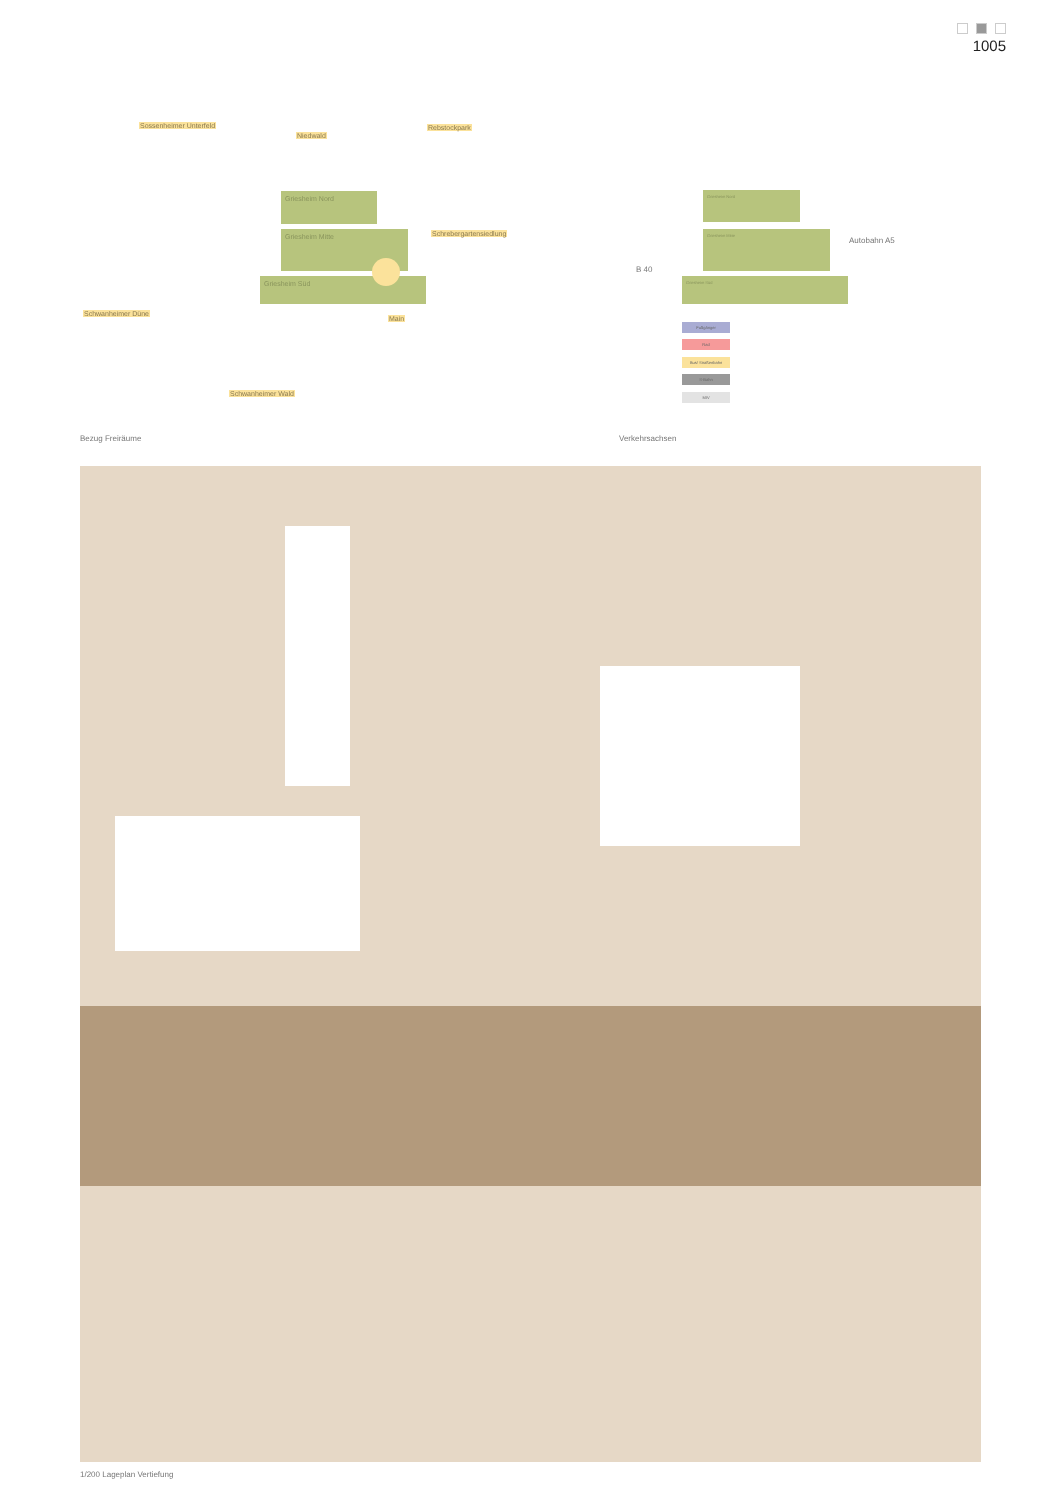1005
Sossenheimer Unterfeld
Niedwald
Rebstockpark
Griesheim Nord
Griesheim Mitte Schrebergartensiedlung
Griesheim Süd
Schwanheimer Düne
Main
Schwanheimer Wald
Griesheim Nord
Griesheim Mitte
Griesheim Süd
Autobahn A5
B 40
Fußgänger
Rad
Bus/ Straßenbahn
S-Bahn
MIV
Bezug Freiräume Verkehrsachsen
1/200 Lageplan Vertiefung